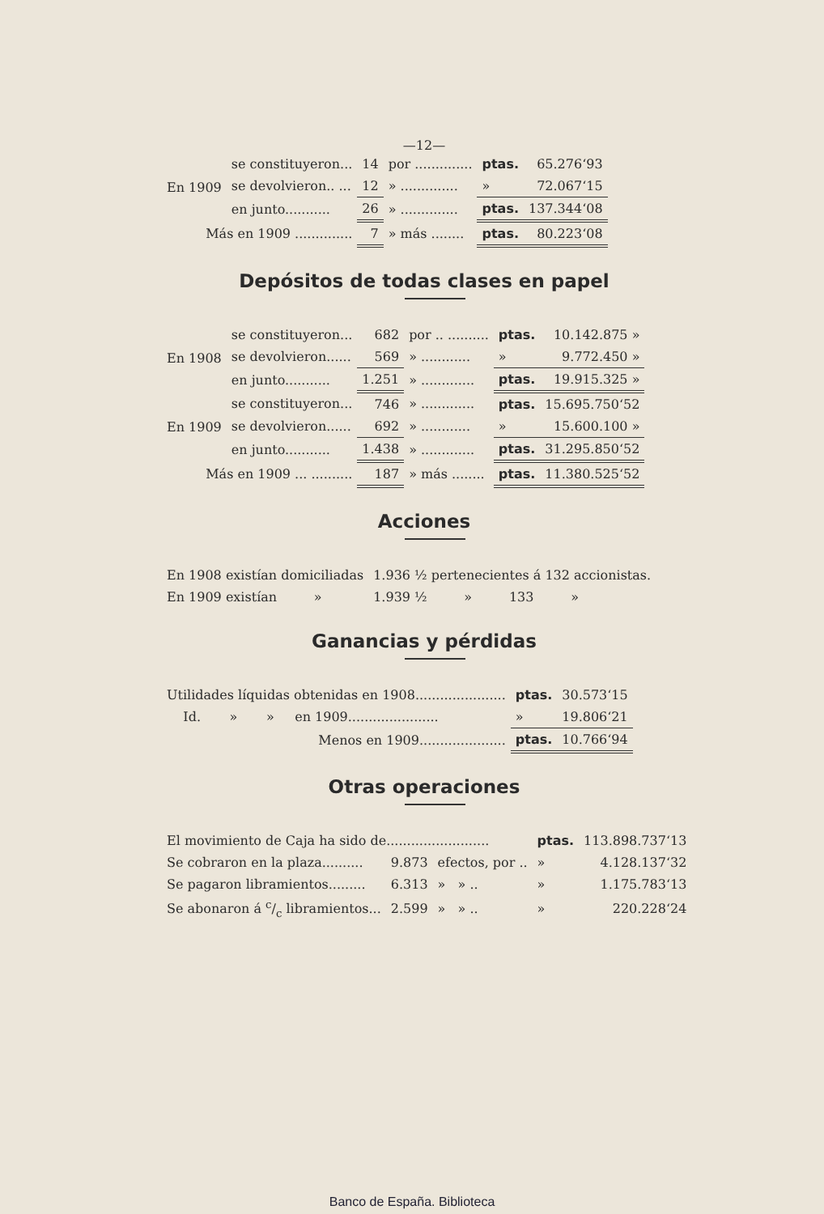—12—
| En 1909 | se constituyeron... | 14 | por .............. | ptas. | 65.276‘93 |
| | se devolvieron.. ... | 12 | » .............. | » | 72.067‘15 |
| | en junto........... | 26 | » .............. | ptas. | 137.344‘08 |
| Más en 1909 .............. | | 7 | » más ........ | ptas. | 80.223‘08 |
Depósitos de todas clases en papel
| En 1908 | se constituyeron... | 682 | por .. .......... | ptas. | 10.142.875 » |
| | se devolvieron...... | 569 | » ............ | » | 9.772.450 » |
| | en junto........... | 1.251 | » ............. | ptas. | 19.915.325 » |
| En 1909 | se constituyeron... | 746 | » ............. | ptas. | 15.695.750‘52 |
| | se devolvieron...... | 692 | » ............ | » | 15.600.100 » |
| | en junto........... | 1.438 | » ............. | ptas. | 31.295.850‘52 |
| Más en 1909 ... .......... | | 187 | » más ........ | ptas. | 11.380.525‘52 |
Acciones
| En 1908 existían domiciliadas | 1.936 ½ pertenecientes á 132 accionistas. |
| En 1909 existían » | 1.939 ½ » 133 » |
Ganancias y pérdidas
| Utilidades líquidas obtenidas en 1908...................... | ptas. | 30.573‘15 |
| Id. » » en 1909...................... | » | 19.806‘21 |
| Menos en 1909..................... | ptas. | 10.766‘94 |
Otras operaciones
| El movimiento de Caja ha sido de......................... | | | ptas. | 113.898.737‘13 |
| Se cobraron en la plaza.......... | 9.873 | efectos, por .. | » | 4.128.137‘32 |
| Se pagaron libramientos......... | 6.313 | » » .. | » | 1.175.783‘13 |
| Se abonaron á c/c libramientos... | 2.599 | » » .. | » | 220.228‘24 |
Banco de España. Biblioteca